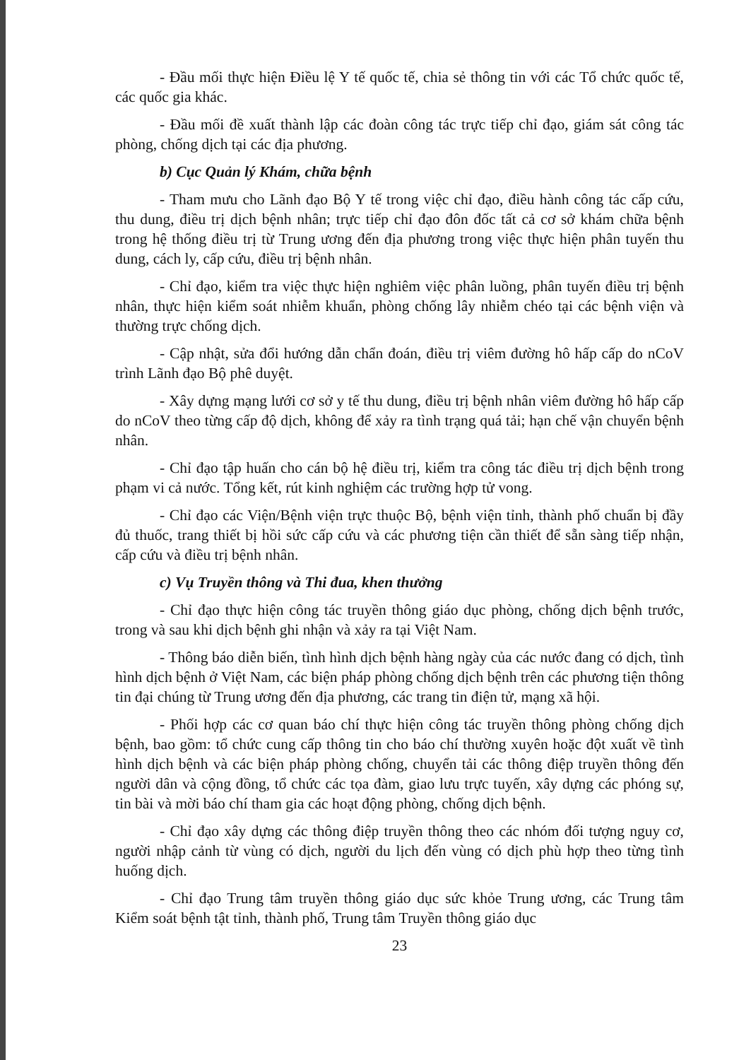- Đầu mối thực hiện Điều lệ Y tế quốc tế, chia sẻ thông tin với các Tổ chức quốc tế, các quốc gia khác.
- Đầu mối đề xuất thành lập các đoàn công tác trực tiếp chỉ đạo, giám sát công tác phòng, chống dịch tại các địa phương.
b) Cục Quản lý Khám, chữa bệnh
- Tham mưu cho Lãnh đạo Bộ Y tế trong việc chỉ đạo, điều hành công tác cấp cứu, thu dung, điều trị dịch bệnh nhân; trực tiếp chỉ đạo đôn đốc tất cả cơ sở khám chữa bệnh trong hệ thống điều trị từ Trung ương đến địa phương trong việc thực hiện phân tuyến thu dung, cách ly, cấp cứu, điều trị bệnh nhân.
- Chỉ đạo, kiểm tra việc thực hiện nghiêm việc phân luồng, phân tuyến điều trị bệnh nhân, thực hiện kiểm soát nhiễm khuẩn, phòng chống lây nhiễm chéo tại các bệnh viện và thường trực chống dịch.
- Cập nhật, sửa đổi hướng dẫn chẩn đoán, điều trị viêm đường hô hấp cấp do nCoV trình Lãnh đạo Bộ phê duyệt.
- Xây dựng mạng lưới cơ sở y tế thu dung, điều trị bệnh nhân viêm đường hô hấp cấp do nCoV theo từng cấp độ dịch, không để xảy ra tình trạng quá tải; hạn chế vận chuyển bệnh nhân.
- Chỉ đạo tập huấn cho cán bộ hệ điều trị, kiểm tra công tác điều trị dịch bệnh trong phạm vi cả nước. Tổng kết, rút kinh nghiệm các trường hợp tử vong.
- Chỉ đạo các Viện/Bệnh viện trực thuộc Bộ, bệnh viện tỉnh, thành phố chuẩn bị đầy đủ thuốc, trang thiết bị hồi sức cấp cứu và các phương tiện cần thiết để sẵn sàng tiếp nhận, cấp cứu và điều trị bệnh nhân.
c) Vụ Truyền thông và Thi đua, khen thưởng
- Chỉ đạo thực hiện công tác truyền thông giáo dục phòng, chống dịch bệnh trước, trong và sau khi dịch bệnh ghi nhận và xảy ra tại Việt Nam.
- Thông báo diễn biến, tình hình dịch bệnh hàng ngày của các nước đang có dịch, tình hình dịch bệnh ở Việt Nam, các biện pháp phòng chống dịch bệnh trên các phương tiện thông tin đại chúng từ Trung ương đến địa phương, các trang tin điện tử, mạng xã hội.
- Phối hợp các cơ quan báo chí thực hiện công tác truyền thông phòng chống dịch bệnh, bao gồm: tổ chức cung cấp thông tin cho báo chí thường xuyên hoặc đột xuất về tình hình dịch bệnh và các biện pháp phòng chống, chuyển tải các thông điệp truyền thông đến người dân và cộng đồng, tổ chức các tọa đàm, giao lưu trực tuyến, xây dựng các phóng sự, tin bài và mời báo chí tham gia các hoạt động phòng, chống dịch bệnh.
- Chỉ đạo xây dựng các thông điệp truyền thông theo các nhóm đối tượng nguy cơ, người nhập cảnh từ vùng có dịch, người du lịch đến vùng có dịch phù hợp theo từng tình huống dịch.
- Chỉ đạo Trung tâm truyền thông giáo dục sức khỏe Trung ương, các Trung tâm Kiểm soát bệnh tật tỉnh, thành phố, Trung tâm Truyền thông giáo dục
23